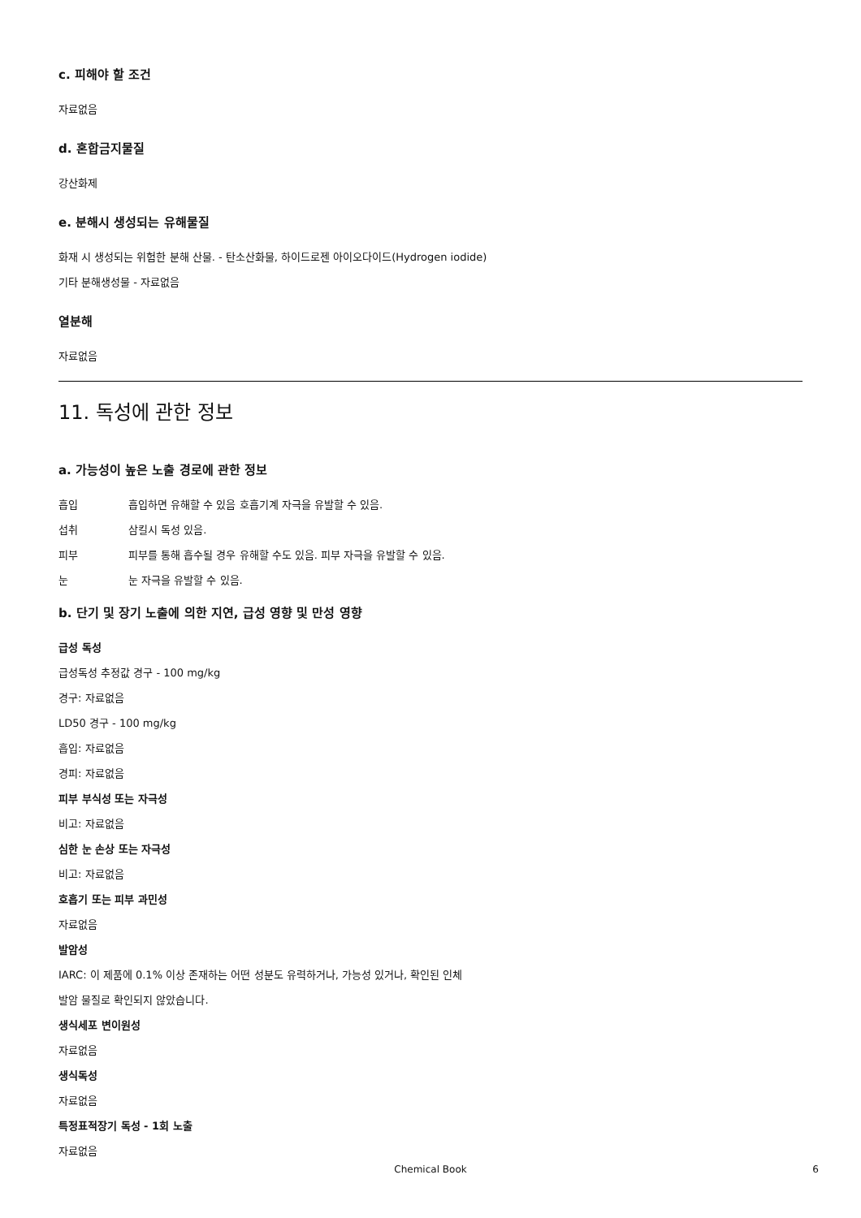c. 피해야 할 조건
자료없음
d. 혼합금지물질
강산화제
e. 분해시 생성되는 유해물질
화재 시 생성되는 위험한 분해 산물. - 탄소산화물, 하이드로젠 아이오다이드(Hydrogen iodide)
기타 분해생성물 - 자료없음
열분해
자료없음
11. 독성에 관한 정보
a. 가능성이 높은 노출 경로에 관한 정보
흡입 흡입하면 유해할 수 있음 호흡기계 자극을 유발할 수 있음.
섭취 삼킬시 독성 있음.
피부 피부를 통해 흡수될 경우 유해할 수도 있음. 피부 자극을 유발할 수 있음.
눈 눈 자극을 유발할 수 있음.
b. 단기 및 장기 노출에 의한 지연, 급성 영향 및 만성 영향
급성 독성
급성독성 추정값 경구 - 100 mg/kg
경구: 자료없음
LD50 경구 - 100 mg/kg
흡입: 자료없음
경피: 자료없음
피부 부식성 또는 자극성
비고: 자료없음
심한 눈 손상 또는 자극성
비고: 자료없음
호흡기 또는 피부 과민성
자료없음
발암성
IARC: 이 제품에 0.1% 이상 존재하는 어떤 성분도 유력하거나, 가능성 있거나, 확인된 인체
발암 물질로 확인되지 않았습니다.
생식세포 변이원성
자료없음
생식독성
자료없음
특정표적장기 독성 - 1회 노출
자료없음
Chemical Book 6